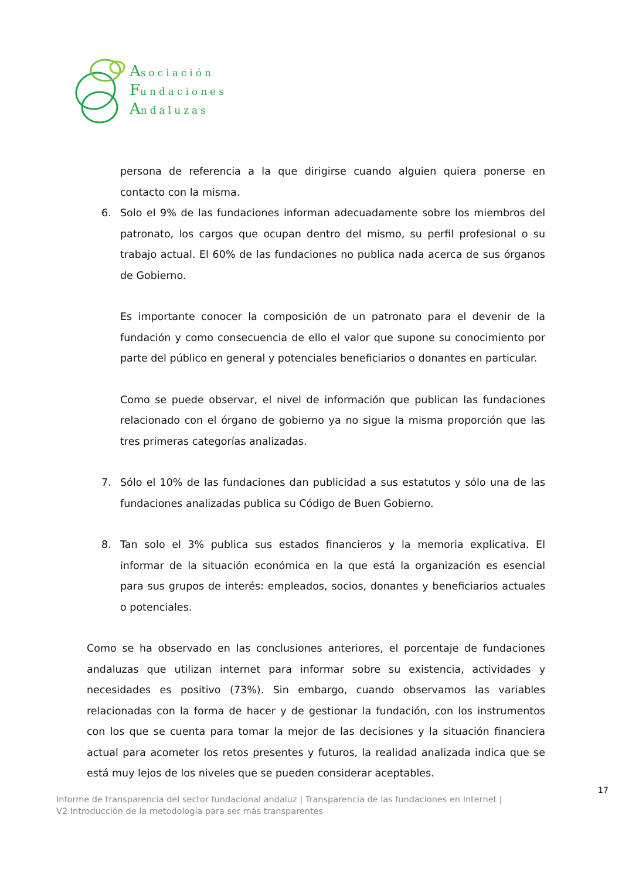Asociación
Fundaciones
Andaluzas
persona de referencia a la que dirigirse cuando alguien quiera ponerse en contacto con la misma.
6. Solo el 9% de las fundaciones informan adecuadamente sobre los miembros del patronato, los cargos que ocupan dentro del mismo, su perfil profesional o su trabajo actual. El 60% de las fundaciones no publica nada acerca de sus órganos de Gobierno.
Es importante conocer la composición de un patronato para el devenir de la fundación y como consecuencia de ello el valor que supone su conocimiento por parte del público en general y potenciales beneficiarios o donantes en particular.
Como se puede observar, el nivel de información que publican las fundaciones relacionado con el órgano de gobierno ya no sigue la misma proporción que las tres primeras categorías analizadas.
7. Sólo el 10% de las fundaciones dan publicidad a sus estatutos y sólo una de las fundaciones analizadas publica su Código de Buen Gobierno.
8. Tan solo el 3% publica sus estados financieros y la memoria explicativa. El informar de la situación económica en la que está la organización es esencial para sus grupos de interés: empleados, socios, donantes y beneficiarios actuales o potenciales.
Como se ha observado en las conclusiones anteriores, el porcentaje de fundaciones andaluzas que utilizan internet para informar sobre su existencia, actividades y necesidades es positivo (73%). Sin embargo, cuando observamos las variables relacionadas con la forma de hacer y de gestionar la fundación, con los instrumentos con los que se cuenta para tomar la mejor de las decisiones y la situación financiera actual para acometer los retos presentes y futuros, la realidad analizada indica que se está muy lejos de los niveles que se pueden considerar aceptables.
17
Informe de transparencia del sector fundacional andaluz | Transparencia de las fundaciones en Internet |
V2.Introducción de la metodología para ser más transparentes